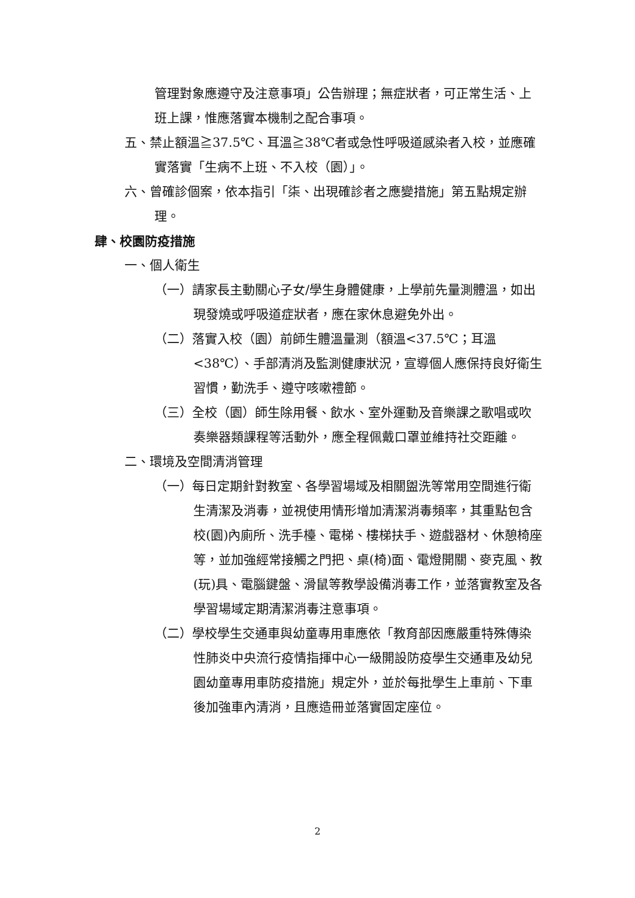管理對象應遵守及注意事項」公告辦理；無症狀者，可正常生活、上班上課，惟應落實本機制之配合事項。
五、禁止額溫≧37.5℃、耳溫≧38℃者或急性呼吸道感染者入校，並應確實落實「生病不上班、不入校（園）」。
六、曾確診個案，依本指引「柒、出現確診者之應變措施」第五點規定辦理。
肆、校園防疫措施
一、個人衛生
（一）請家長主動關心子女/學生身體健康，上學前先量測體溫，如出現發燒或呼吸道症狀者，應在家休息避免外出。
（二）落實入校（園）前師生體溫量測（額溫<37.5℃；耳溫<38℃）、手部清消及監測健康狀況，宣導個人應保持良好衛生習慣，勤洗手、遵守咳嗽禮節。
（三）全校（園）師生除用餐、飲水、室外運動及音樂課之歌唱或吹奏樂器類課程等活動外，應全程佩戴口罩並維持社交距離。
二、環境及空間清消管理
（一）每日定期針對教室、各學習場域及相關盥洗等常用空間進行衛生清潔及消毒，並視使用情形增加清潔消毒頻率，其重點包含校(園)內廁所、洗手檯、電梯、樓梯扶手、遊戲器材、休憩椅座等，並加強經常接觸之門把、桌(椅)面、電燈開關、麥克風、教(玩)具、電腦鍵盤、滑鼠等教學設備消毒工作，並落實教室及各學習場域定期清潔消毒注意事項。
（二）學校學生交通車與幼童專用車應依「教育部因應嚴重特殊傳染性肺炎中央流行疫情指揮中心一級開設防疫學生交通車及幼兒園幼童專用車防疫措施」規定外，並於每批學生上車前、下車後加強車內清消，且應造冊並落實固定座位。
2